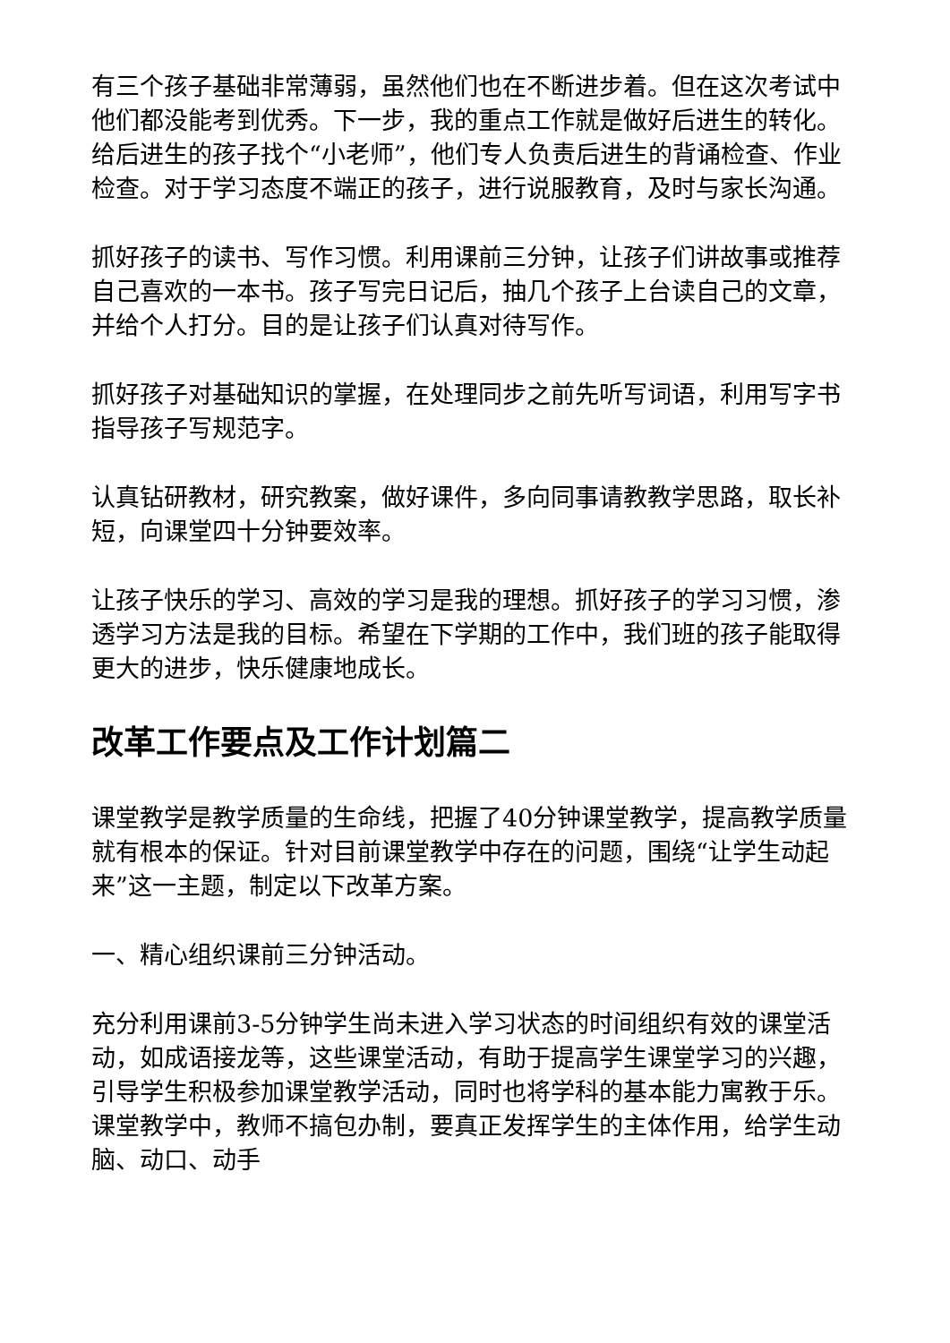有三个孩子基础非常薄弱，虽然他们也在不断进步着。但在这次考试中他们都没能考到优秀。下一步，我的重点工作就是做好后进生的转化。给后进生的孩子找个“小老师”，他们专人负责后进生的背诵检查、作业检查。对于学习态度不端正的孩子，进行说服教育，及时与家长沟通。
抓好孩子的读书、写作习惯。利用课前三分钟，让孩子们讲故事或推荐自己喜欢的一本书。孩子写完日记后，抽几个孩子上台读自己的文章，并给个人打分。目的是让孩子们认真对待写作。
抓好孩子对基础知识的掌握，在处理同步之前先听写词语，利用写字书指导孩子写规范字。
认真钻研教材，研究教案，做好课件，多向同事请教教学思路，取长补短，向课堂四十分钟要效率。
让孩子快乐的学习、高效的学习是我的理想。抓好孩子的学习习惯，渗透学习方法是我的目标。希望在下学期的工作中，我们班的孩子能取得更大的进步，快乐健康地成长。
改革工作要点及工作计划篇二
课堂教学是教学质量的生命线，把握了40分钟课堂教学，提高教学质量就有根本的保证。针对目前课堂教学中存在的问题，围绕“让学生动起来”这一主题，制定以下改革方案。
一、精心组织课前三分钟活动。
充分利用课前3-5分钟学生尚未进入学习状态的时间组织有效的课堂活动，如成语接龙等，这些课堂活动，有助于提高学生课堂学习的兴趣，引导学生积极参加课堂教学活动，同时也将学科的基本能力寓教于乐。课堂教学中，教师不搞包办制，要真正发挥学生的主体作用，给学生动脑、动口、动手